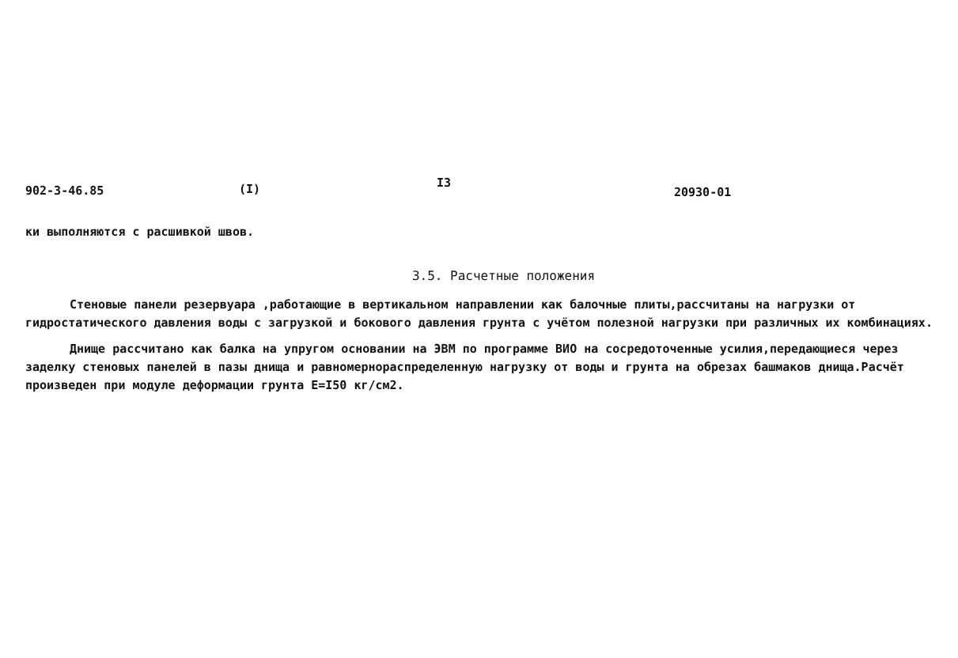902-3-46.85 (I) I3 20930-01
ки выполняются с расшивкой швов.
3.5. Расчетные положения
Стеновые панели резервуара ,работающие в вертикальном направлении как балочные плиты,рассчитаны на нагрузки от гидростатического давления воды с загрузкой и бокового давления грунта с учётом полезной нагрузки при различных их комбинациях.
Днище рассчитано как балка на упругом основании на ЭВМ по программе ВИО на сосредоточенные усилия,передающиеся через заделку стеновых панелей в пазы днища и равномернораспределенную нагрузку от воды и грунта на обрезах башмаков днища.Расчёт произведен при модуле деформации грунта Е=I50 кг/см2.